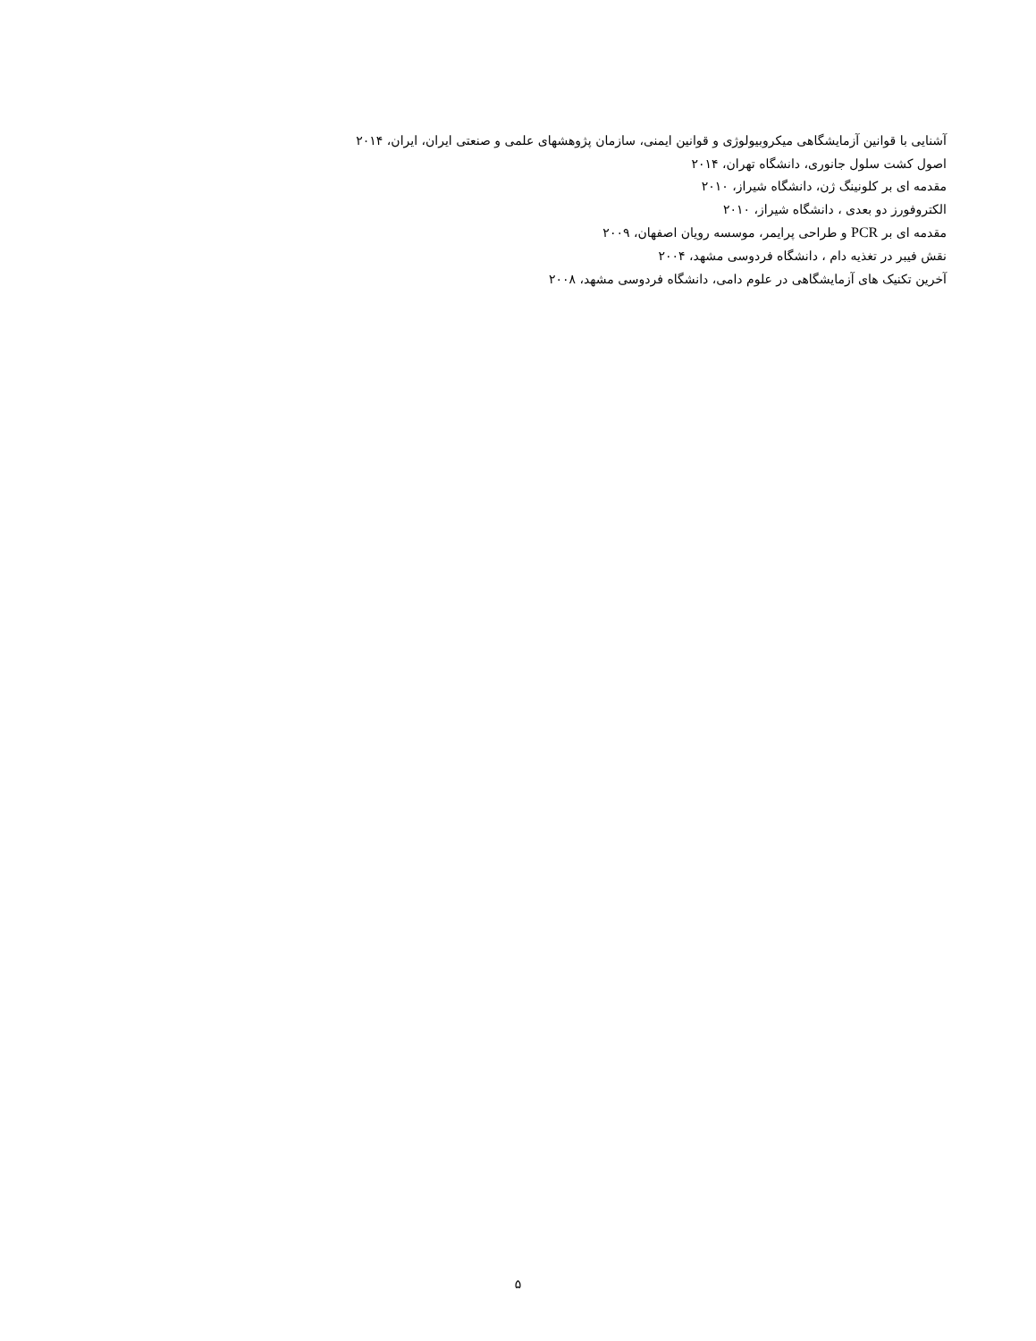آشنایی با قوانین آزمایشگاهی میکروبیولوژی و قوانین ایمنی، سازمان پژوهشهای علمی و صنعتی ایران، ایران، ۲۰۱۴
اصول کشت سلول جانوری، دانشگاه تهران، ۲۰۱۴
مقدمه ای بر کلونینگ ژن، دانشگاه شیراز، ۲۰۱۰
الکتروفورز دو بعدی ، دانشگاه شیراز، ۲۰۱۰
مقدمه ای بر PCR و طراحی پرایمر، موسسه رویان اصفهان، ۲۰۰۹
نقش فیبر در تغذیه دام ، دانشگاه فردوسی مشهد، ۲۰۰۴
آخرین تکنیک های آزمایشگاهی در علوم دامی، دانشگاه فردوسی مشهد، ۲۰۰۸
۵